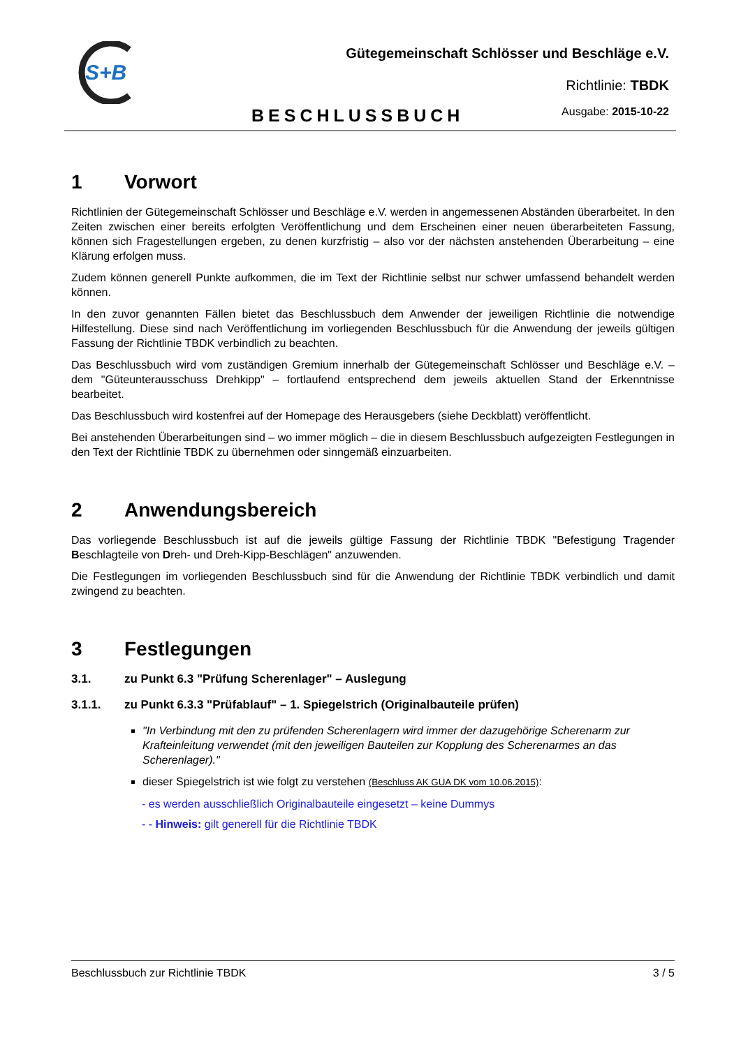S+B
Gütegemeinschaft Schlösser und Beschläge e.V.
Richtlinie: TBDK
BESCHLUSSBUCH Ausgabe: 2015-10-22
1 Vorwort
Richtlinien der Gütegemeinschaft Schlösser und Beschläge e.V. werden in angemessenen Abständen überarbeitet. In den Zeiten zwischen einer bereits erfolgten Veröffentlichung und dem Erscheinen einer neuen überarbeiteten Fassung, können sich Fragestellungen ergeben, zu denen kurzfristig – also vor der nächsten anstehenden Überarbeitung – eine Klärung erfolgen muss.
Zudem können generell Punkte aufkommen, die im Text der Richtlinie selbst nur schwer umfassend behandelt werden können.
In den zuvor genannten Fällen bietet das Beschlussbuch dem Anwender der jeweiligen Richtlinie die notwendige Hilfestellung. Diese sind nach Veröffentlichung im vorliegenden Beschlussbuch für die Anwendung der jeweils gültigen Fassung der Richtlinie TBDK verbindlich zu beachten.
Das Beschlussbuch wird vom zuständigen Gremium innerhalb der Gütegemeinschaft Schlösser und Beschläge e.V. – dem "Güteunterausschuss Drehkipp" – fortlaufend entsprechend dem jeweils aktuellen Stand der Erkenntnisse bearbeitet.
Das Beschlussbuch wird kostenfrei auf der Homepage des Herausgebers (siehe Deckblatt) veröffentlicht.
Bei anstehenden Überarbeitungen sind – wo immer möglich – die in diesem Beschlussbuch aufgezeigten Festlegungen in den Text der Richtlinie TBDK zu übernehmen oder sinngemäß einzuarbeiten.
2 Anwendungsbereich
Das vorliegende Beschlussbuch ist auf die jeweils gültige Fassung der Richtlinie TBDK "Befestigung Tragender Beschlagteile von Dreh- und Dreh-Kipp-Beschlägen" anzuwenden.
Die Festlegungen im vorliegenden Beschlussbuch sind für die Anwendung der Richtlinie TBDK verbindlich und damit zwingend zu beachten.
3 Festlegungen
3.1. zu Punkt 6.3 "Prüfung Scherenlager" – Auslegung
3.1.1. zu Punkt 6.3.3 "Prüfablauf" – 1. Spiegelstrich (Originalbauteile prüfen)
"In Verbindung mit den zu prüfenden Scherenlagern wird immer der dazugehörige Scherenarm zur Krafteinleitung verwendet (mit den jeweiligen Bauteilen zur Kopplung des Scherenarmes an das Scherenlager)."
dieser Spiegelstrich ist wie folgt zu verstehen (Beschluss AK GUA DK vom 10.06.2015):
- es werden ausschließlich Originalbauteile eingesetzt – keine Dummys
- - Hinweis: gilt generell für die Richtlinie TBDK
Beschlussbuch zur Richtlinie TBDK 3 / 5